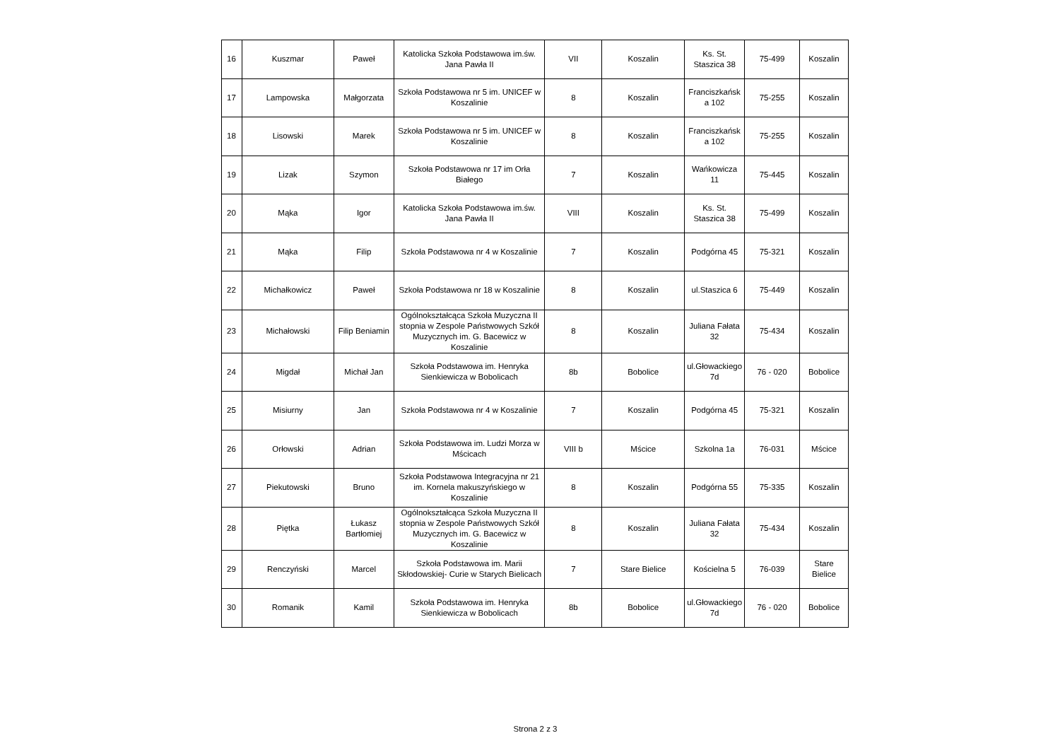| 16 | Kuszmar | Paweł | Katolicka Szkoła Podstawowa im.św. Jana Pawła II | VII | Koszalin | Ks. St. Staszica 38 | 75-499 | Koszalin |
| 17 | Lampowska | Małgorzata | Szkoła Podstawowa nr 5 im. UNICEF w Koszalinie | 8 | Koszalin | Franciszkańsk a 102 | 75-255 | Koszalin |
| 18 | Lisowski | Marek | Szkoła Podstawowa nr 5 im. UNICEF w Koszalinie | 8 | Koszalin | Franciszkańsk a 102 | 75-255 | Koszalin |
| 19 | Lizak | Szymon | Szkoła Podstawowa nr 17 im Orła Białego | 7 | Koszalin | Wańkowicza 11 | 75-445 | Koszalin |
| 20 | Mąka | Igor | Katolicka Szkoła Podstawowa im.św. Jana Pawła II | VIII | Koszalin | Ks. St. Staszica 38 | 75-499 | Koszalin |
| 21 | Mąka | Filip | Szkoła Podstawowa nr 4 w Koszalinie | 7 | Koszalin | Podgórna 45 | 75-321 | Koszalin |
| 22 | Michałkowicz | Paweł | Szkoła Podstawowa nr 18 w Koszalinie | 8 | Koszalin | ul.Staszica 6 | 75-449 | Koszalin |
| 23 | Michałowski | Filip Beniamin | Ogólnokształcąca Szkoła Muzyczna II stopnia w Zespole Państwowych Szkół Muzycznych im. G. Bacewicz w Koszalinie | 8 | Koszalin | Juliana Fałata 32 | 75-434 | Koszalin |
| 24 | Migdał | Michał Jan | Szkoła Podstawowa im. Henryka Sienkiewicza w Bobolicach | 8b | Bobolice | ul.Głowackiego 7d | 76 - 020 | Bobolice |
| 25 | Misiurny | Jan | Szkoła Podstawowa nr 4 w Koszalinie | 7 | Koszalin | Podgórna 45 | 75-321 | Koszalin |
| 26 | Orłowski | Adrian | Szkoła Podstawowa im. Ludzi Morza w Mścicach | VIII b | Mścice | Szkolna 1a | 76-031 | Mścice |
| 27 | Piekutowski | Bruno | Szkoła Podstawowa Integracyjna nr 21 im. Kornela makuszyńskiego w Koszalinie | 8 | Koszalin | Podgórna 55 | 75-335 | Koszalin |
| 28 | Piętka | Łukasz Bartłomiej | Ogólnokształcąca Szkoła Muzyczna II stopnia w Zespole Państwowych Szkół Muzycznych im. G. Bacewicz w Koszalinie | 8 | Koszalin | Juliana Fałata 32 | 75-434 | Koszalin |
| 29 | Renczyński | Marcel | Szkoła Podstawowa im. Marii Skłodowskiej- Curie w Starych Bielicach | 7 | Stare Bielice | Kościelna 5 | 76-039 | Stare Bielice |
| 30 | Romanik | Kamil | Szkoła Podstawowa im. Henryka Sienkiewicza w Bobolicach | 8b | Bobolice | ul.Głowackiego 7d | 76 - 020 | Bobolice |
Strona 2 z 3